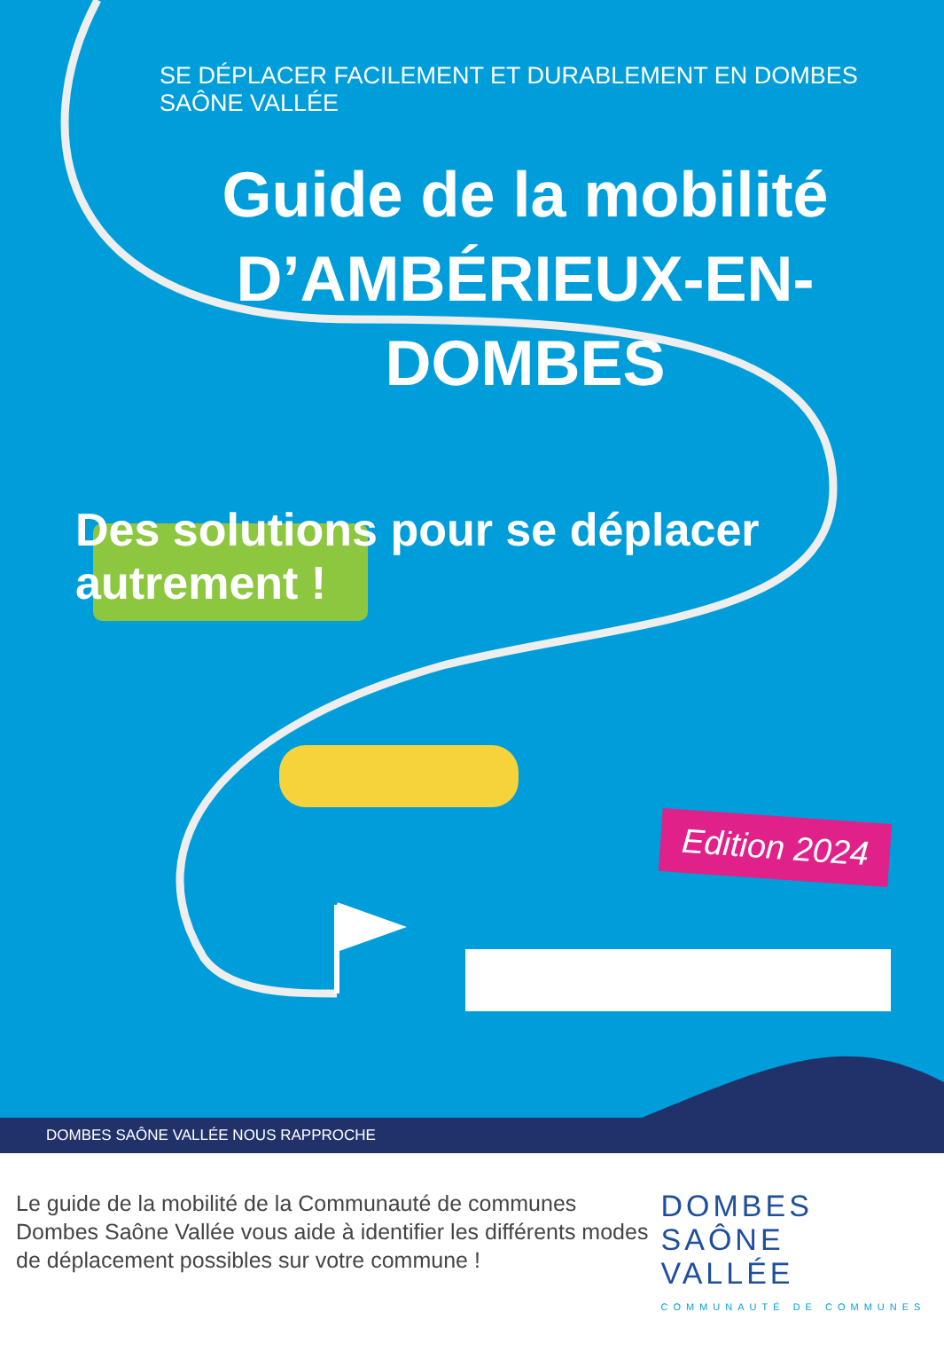SE DÉPLACER FACILEMENT ET DURABLEMENT EN DOMBES SAÔNE VALLÉE
Guide de la mobilité
D’AMBÉRIEUX-EN-DOMBES
Des solutions pour se déplacer autrement !
Edition 2024
DOMBES SAÔNE VALLÉE NOUS RAPPROCHE
Le guide de la mobilité de la Communauté de communes Dombes Saône Vallée vous aide à identifier les différents modes de déplacement possibles sur votre commune !
DOMBES
SAÔNE VALLÉE
COMMUNAUTÉ DE COMMUNES